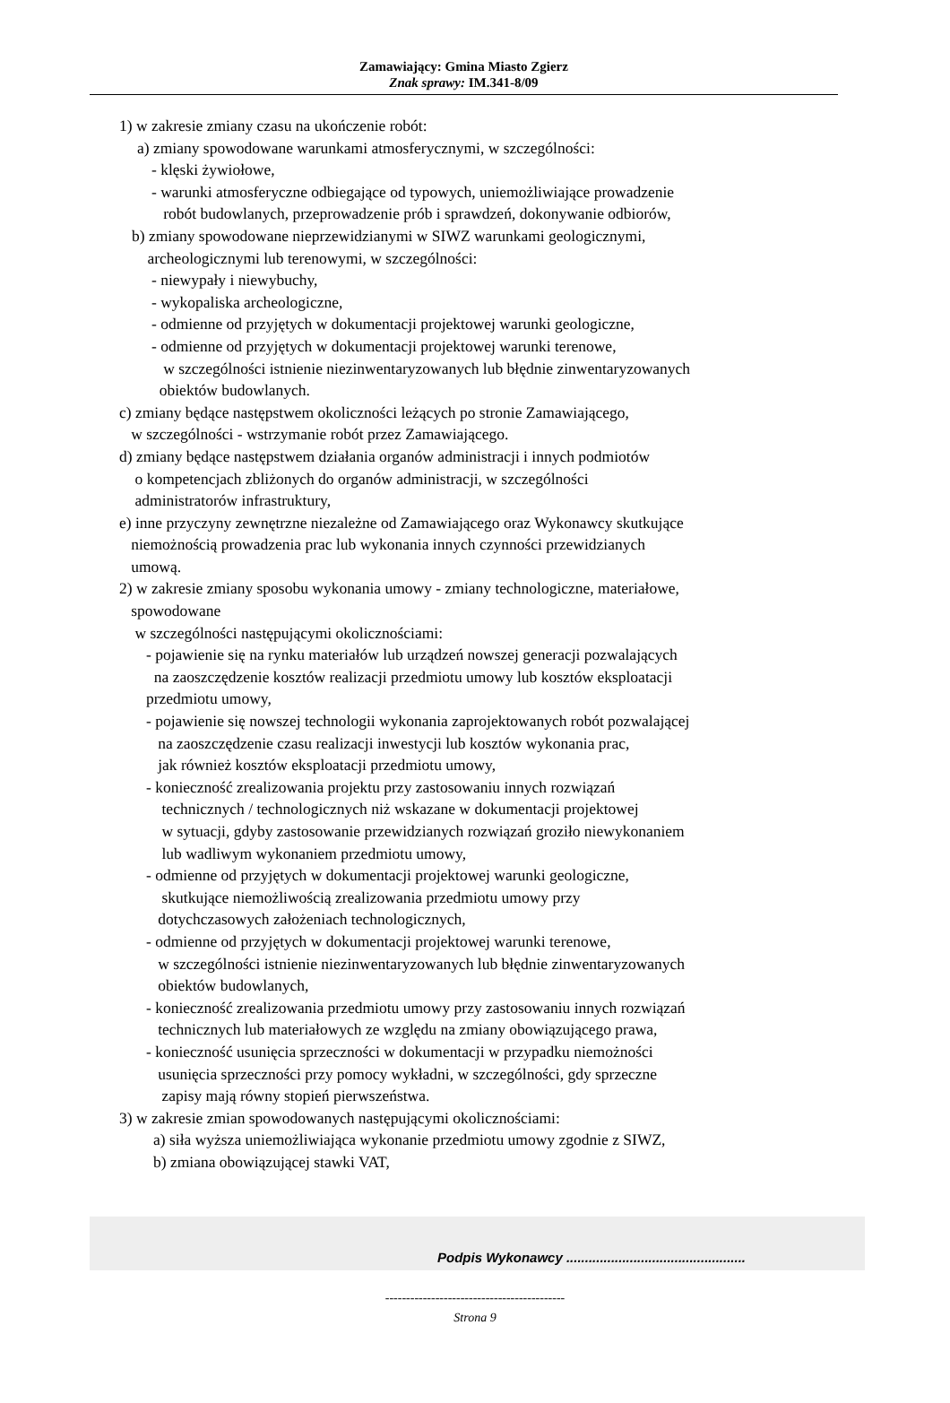Zamawiający: Gmina Miasto Zgierz
Znak sprawy: IM.341-8/09
1) w zakresie zmiany czasu na ukończenie robót:
a) zmiany spowodowane warunkami atmosferycznymi, w szczególności:
- klęski żywiołowe,
- warunki atmosferyczne odbiegające od typowych, uniemożliwiające prowadzenie
robót budowlanych, przeprowadzenie prób i sprawdzeń, dokonywanie odbiorów,
b) zmiany spowodowane nieprzewidzianymi w SIWZ warunkami geologicznymi,
archeologicznymi lub terenowymi, w szczególności:
- niewypały i niewybuchy,
- wykopaliska archeologiczne,
- odmienne od przyjętych w dokumentacji projektowej warunki geologiczne,
- odmienne od przyjętych w dokumentacji projektowej warunki terenowe,
w szczególności istnienie niezinwentaryzowanych lub błędnie zinwentaryzowanych
obiektów budowlanych.
c) zmiany będące następstwem okoliczności leżących po stronie Zamawiającego,
w szczególności - wstrzymanie robót przez Zamawiającego.
d) zmiany będące następstwem działania organów administracji i innych podmiotów
o kompetencjach zbliżonych do organów administracji, w szczególności
administratorów infrastruktury,
e) inne przyczyny zewnętrzne niezależne od Zamawiającego oraz Wykonawcy skutkujące
niemożnością prowadzenia prac lub wykonania innych czynności przewidzianych
umową.
2) w zakresie zmiany sposobu wykonania umowy - zmiany technologiczne, materiałowe,
spowodowane
w szczególności następującymi okolicznościami:
- pojawienie się na rynku materiałów lub urządzeń nowszej generacji pozwalających
na zaoszczędzenie kosztów realizacji przedmiotu umowy lub kosztów eksploatacji
przedmiotu umowy,
- pojawienie się nowszej technologii wykonania zaprojektowanych robót pozwalającej
na zaoszczędzenie czasu realizacji inwestycji lub kosztów wykonania prac,
jak również kosztów eksploatacji przedmiotu umowy,
- konieczność zrealizowania projektu przy zastosowaniu innych rozwiązań
technicznych / technologicznych niż wskazane w dokumentacji projektowej
w sytuacji, gdyby zastosowanie przewidzianych rozwiązań groziło niewykonaniem
lub wadliwym wykonaniem przedmiotu umowy,
- odmienne od przyjętych w dokumentacji projektowej warunki geologiczne,
skutkujące niemożliwością zrealizowania przedmiotu umowy przy
dotychczasowych założeniach technologicznych,
- odmienne od przyjętych w dokumentacji projektowej warunki terenowe,
w szczególności istnienie niezinwentaryzowanych lub błędnie zinwentaryzowanych
obiektów budowlanych,
- konieczność zrealizowania przedmiotu umowy przy zastosowaniu innych rozwiązań
technicznych lub materiałowych ze względu na zmiany obowiązującego prawa,
- konieczność usunięcia sprzeczności w dokumentacji w przypadku niemożności
usunięcia sprzeczności przy pomocy wykładni, w szczególności, gdy sprzeczne
zapisy mają równy stopień pierwszeństwa.
3) w zakresie zmian spowodowanych następującymi okolicznościami:
a) siła wyższa uniemożliwiająca wykonanie przedmiotu umowy zgodnie z SIWZ,
b) zmiana obowiązującej stawki VAT,
Podpis Wykonawcy ................................................
-------------------------------------------
Strona 9